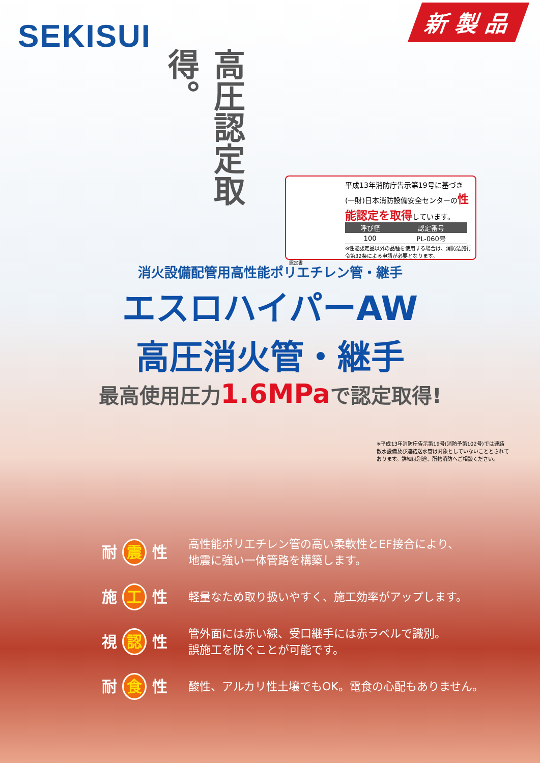SEKISUI
新 製 品
高圧認定取得。
平成13年消防庁告示第19号に基づき (一財)日本消防設備安全センターの性能認定を取得しています。
| 呼び径 | 認定番号 |
| --- | --- |
| 100 | PL-060号 |
※性能認定品以外の品種を使用する場合は、消防法施行令第32条による申請が必要となります。
認定書
消火設備配管用高性能ポリエチレン管・継手
エスロハイパーAW
高圧消火管・継手
最高使用圧力1.6MPaで認定取得!
※平成13年消防庁告示第19号(消防予第102号)では連結散水設備及び連結送水管は対象としていないこととされております。詳細は別途、所轄消防へご相談ください。
耐 震 性
高性能ポリエチレン管の高い柔軟性とEF接合により、
地震に強い一体管路を構築します。
施 工 性
軽量なため取り扱いやすく、施工効率がアップします。
視 認 性
管外面には赤い線、受口継手には赤ラベルで識別。
誤施工を防ぐことが可能です。
耐 食 性
酸性、アルカリ性土壌でもOK。電食の心配もありません。